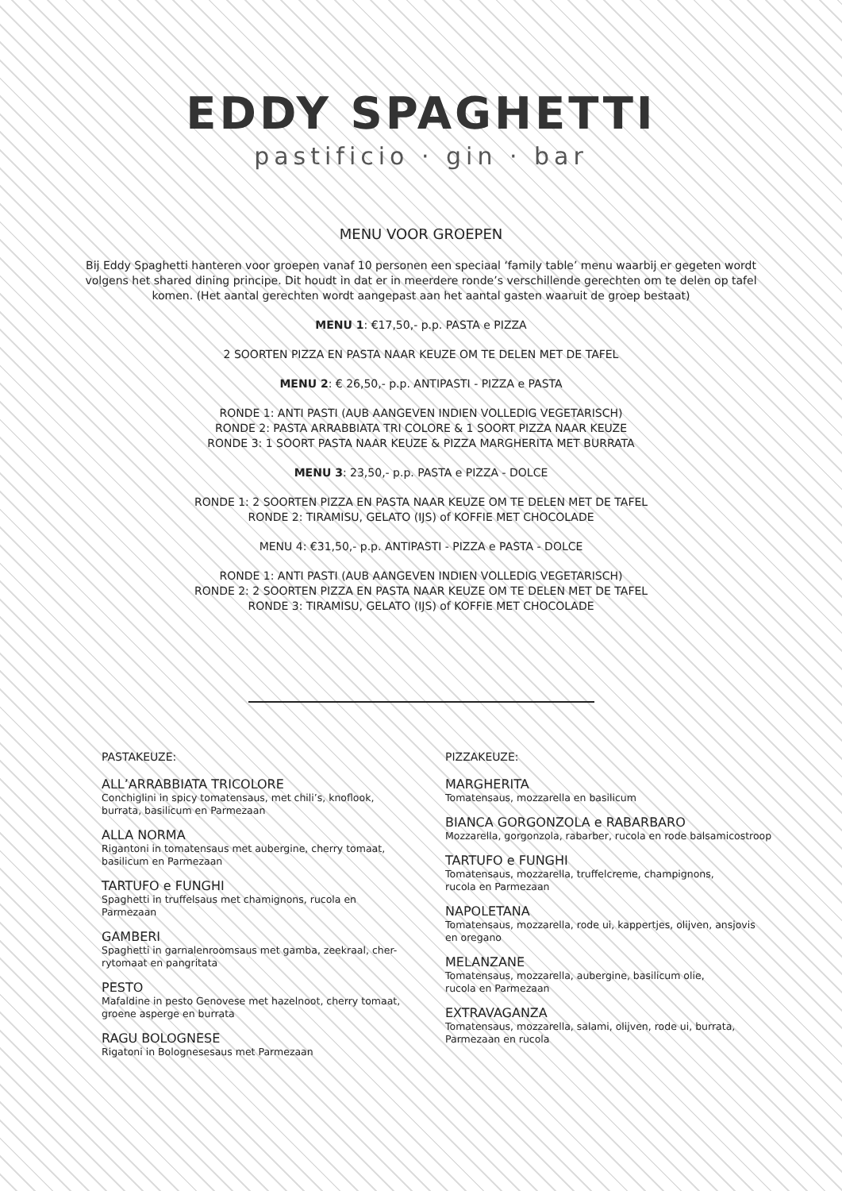EDDY SPAGHETTI
pastificio · gin · bar
MENU VOOR GROEPEN
Bij Eddy Spaghetti hanteren voor groepen vanaf 10 personen een speciaal ‘family table’ menu waarbij er gegeten wordt volgens het shared dining principe. Dit houdt in dat er in meerdere ronde’s verschillende gerechten om te delen op tafel komen. (Het aantal gerechten wordt aangepast aan het aantal gasten waaruit de groep bestaat)
MENU 1: €17,50,- p.p. PASTA e PIZZA
2 SOORTEN PIZZA EN PASTA NAAR KEUZE OM TE DELEN MET DE TAFEL
MENU 2: € 26,50,- p.p. ANTIPASTI - PIZZA e PASTA
RONDE 1: ANTI PASTI (AUB AANGEVEN INDIEN VOLLEDIG VEGETARISCH)
RONDE 2: PASTA ARRABBIATA TRI COLORE & 1 SOORT PIZZA NAAR KEUZE
RONDE 3: 1 SOORT PASTA NAAR KEUZE & PIZZA MARGHERITA MET BURRATA
MENU 3: 23,50,- p.p. PASTA e PIZZA - DOLCE
RONDE 1: 2 SOORTEN PIZZA EN PASTA NAAR KEUZE OM TE DELEN MET DE TAFEL
RONDE 2: TIRAMISU, GELATO (IJS) of KOFFIE MET CHOCOLADE
MENU 4: €31,50,- p.p. ANTIPASTI - PIZZA e PASTA - DOLCE
RONDE 1: ANTI PASTI (AUB AANGEVEN INDIEN VOLLEDIG VEGETARISCH)
RONDE 2: 2 SOORTEN PIZZA EN PASTA NAAR KEUZE OM TE DELEN MET DE TAFEL
RONDE 3: TIRAMISU, GELATO (IJS) of KOFFIE MET CHOCOLADE
PASTAKEUZE:
ALL’ARRABBIATA TRICOLORE
Conchiglini in spicy tomatensaus, met chili’s, knoflook,
burrata, basilicum en Parmezaan
ALLA NORMA
Rigantoni in tomatensaus met aubergine, cherry tomaat,
basilicum en Parmezaan
TARTUFO e FUNGHI
Spaghetti in truffelsaus met chamignons, rucola en
Parmezaan
GAMBERI
Spaghetti in garnalenroomsaus met gamba, zeekraal, cher-
rytomaat en pangritata
PESTO
Mafaldine in pesto Genovese met hazelnoot, cherry tomaat,
groene asperge en burrata
RAGU BOLOGNESE
Rigatoni in Bolognesesaus met Parmezaan
PIZZAKEUZE:
MARGHERITA
Tomatensaus, mozzarella en basilicum
BIANCA GORGONZOLA e RABARBARO
Mozzarella, gorgonzola, rabarber, rucola en rode balsamicostroop
TARTUFO e FUNGHI
Tomatensaus, mozzarella, truffelcreme, champignons,
rucola en Parmezaan
NAPOLETANA
Tomatensaus, mozzarella, rode ui, kappertjes, olijven, ansjovis
en oregano
MELANZANE
Tomatensaus, mozzarella, aubergine, basilicum olie,
rucola en Parmezaan
EXTRAVAGANZA
Tomatensaus, mozzarella, salami, olijven, rode ui, burrata,
Parmezaan en rucola